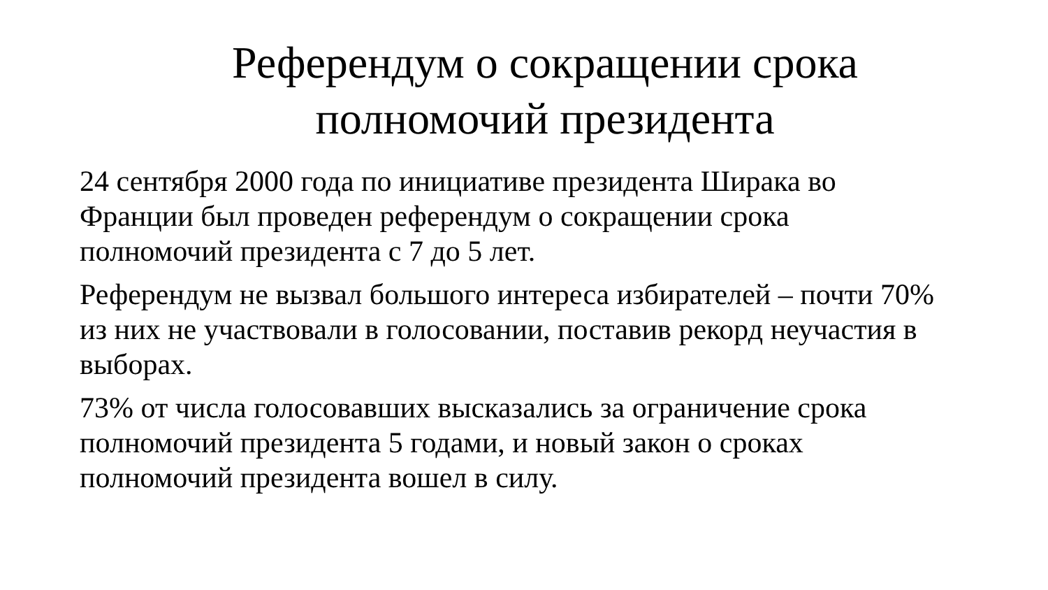Референдум о сокращении срока
полномочий президента
24 сентября 2000 года по инициативе президента Ширака во Франции был проведен референдум о сокращении срока полномочий президента с 7 до 5 лет.
Референдум не вызвал большого интереса избирателей – почти 70% из них не участвовали в голосовании, поставив рекорд неучастия в выборах.
73% от числа голосовавших высказались за ограничение срока полномочий президента 5 годами, и новый закон о сроках полномочий президента вошел в силу.